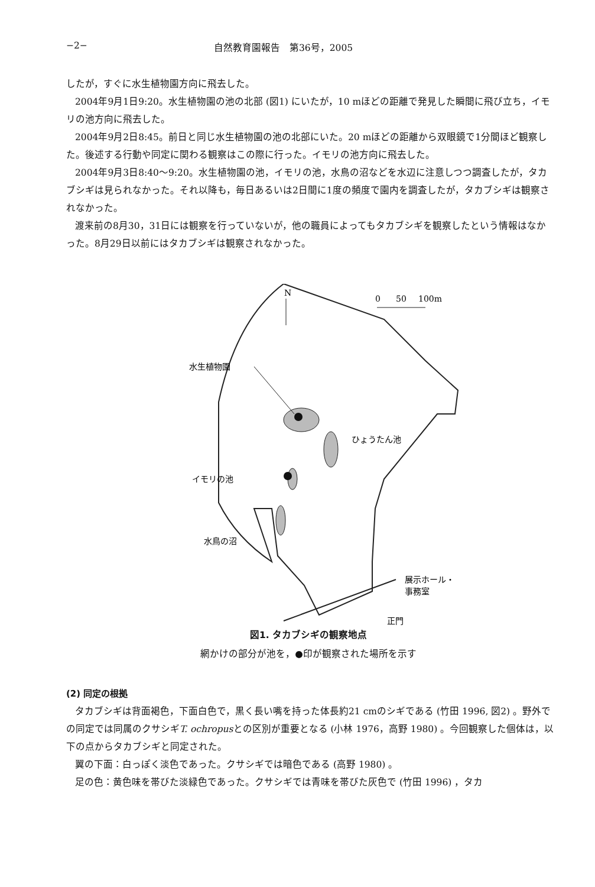−2− 自然教育園報告　第36号，2005
したが，すぐに水生植物園方向に飛去した。
2004年9月1日9:20。水生植物園の池の北部 (図1) にいたが，10 mほどの距離で発見した瞬間に飛び立ち，イモリの池方向に飛去した。
2004年9月2日8:45。前日と同じ水生植物園の池の北部にいた。20 mほどの距離から双眼鏡で1分間ほど観察した。後述する行動や同定に関わる観察はこの際に行った。イモリの池方向に飛去した。
2004年9月3日8:40〜9:20。水生植物園の池，イモリの池，水鳥の沼などを水辺に注意しつつ調査したが，タカブシギは見られなかった。それ以降も，毎日あるいは2日間に1度の頻度で園内を調査したが，タカブシギは観察されなかった。
渡来前の8月30，31日には観察を行っていないが，他の職員によってもタカブシギを観察したという情報はなかった。8月29日以前にはタカブシギは観察されなかった。
N
0
50
100m
水生植物園
ひょうたん池
イモリの池
水鳥の沼
展示ホール・
事務室
正門
図1. タカブシギの観察地点
網かけの部分が池を，●印が観察された場所を示す
(2) 同定の根拠
タカブシギは背面褐色，下面白色で，黒く長い嘴を持った体長約21 cmのシギである (竹田 1996, 図2) 。野外での同定では同属のクサシギT. ochropusとの区別が重要となる (小林 1976，高野 1980) 。今回観察した個体は，以下の点からタカブシギと同定された。
翼の下面：白っぽく淡色であった。クサシギでは暗色である (高野 1980) 。
足の色：黄色味を帯びた淡緑色であった。クサシギでは青味を帯びた灰色で (竹田 1996) ，タカ